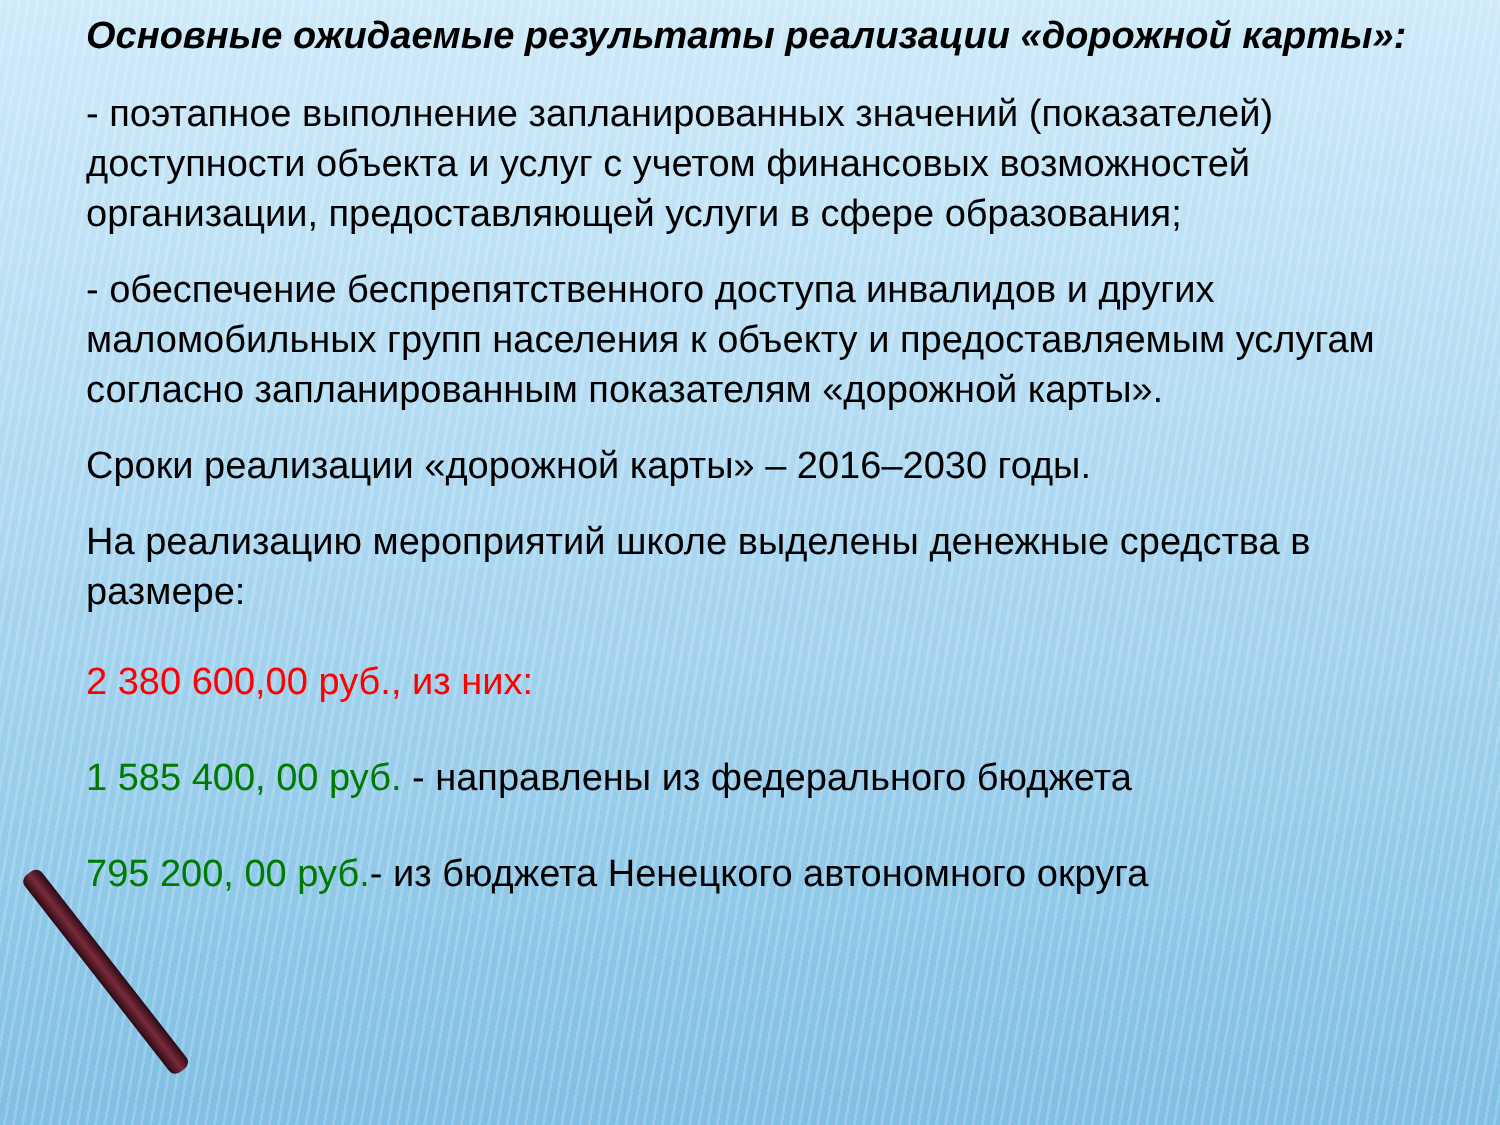Основные ожидаемые результаты реализации «дорожной карты»:
- поэтапное выполнение запланированных значений (показателей) доступности объекта и услуг с учетом финансовых возможностей организации, предоставляющей услуги в сфере образования;
- обеспечение беспрепятственного доступа инвалидов и других маломобильных групп населения к объекту и предоставляемым услугам согласно запланированным показателям «дорожной карты».
Сроки реализации «дорожной карты» – 2016–2030 годы.
На реализацию мероприятий школе выделены денежные средства в размере:
2 380 600,00 руб., из них:
1 585 400, 00 руб. - направлены из федерального бюджета
795 200, 00 руб.- из бюджета Ненецкого автономного округа